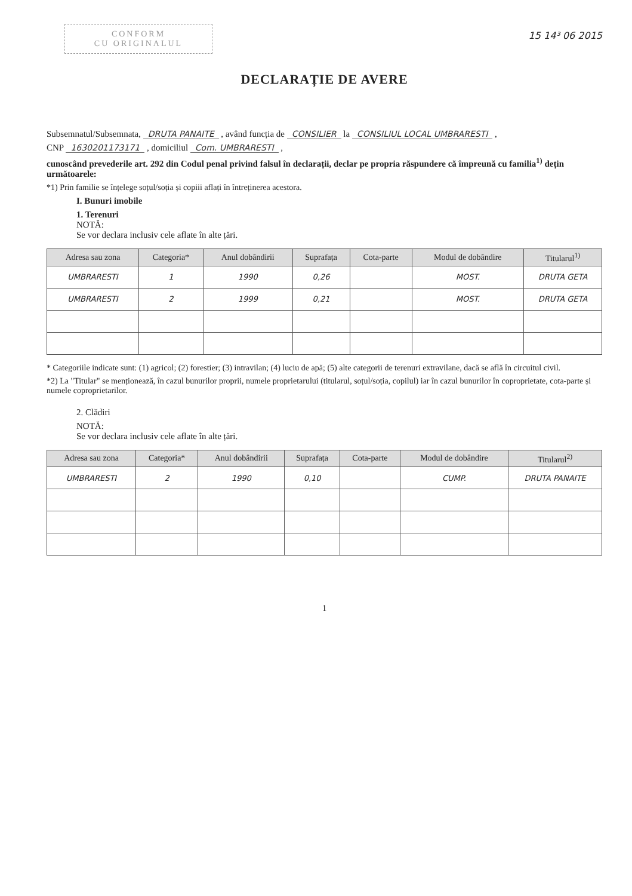CONFORM
CU ORIGINALUL
15 14³ 06 2015
DECLARAȚIE DE AVERE
Subsemnatul/Subsemnata, DRUTA PANAITE , având funcția de CONSILIER la CONSILIUL LOCAL UMBRARESTI ,
CNP 1630201173171 , domiciliul Com. UMBRARESTI ,
cunoscând prevederile art. 292 din Codul penal privind falsul în declarații, declar pe propria răspundere că împreună cu familia<sup>1)</sup> dețin următoarele:
*1) Prin familie se înțelege soțul/soția și copiii aflați în întreținerea acestora.
I. Bunuri imobile
1. Terenuri
NOTĂ:
Se vor declara inclusiv cele aflate în alte țări.
| Adresa sau zona | Categoria* | Anul dobândirii | Suprafața | Cota-parte | Modul de dobândire | Titularul<sup>1)</sup> |
| --- | --- | --- | --- | --- | --- | --- |
| UMBRARESTI | 1 | 1990 | 0,26 | | MOST. | DRUTA GETA |
| UMBRARESTI | 2 | 1999 | 0,21 | | MOST. | DRUTA GETA |
* Categoriile indicate sunt: (1) agricol; (2) forestier; (3) intravilan; (4) luciu de apă; (5) alte categorii de terenuri extravilane, dacă se află în circuitul civil.
*2) La "Titular" se menționează, în cazul bunurilor proprii, numele proprietarului (titularul, soțul/soția, copilul) iar în cazul bunurilor în coproprietate, cota-parte și numele coproprietarilor.
2. Clădiri
NOTĂ:
Se vor declara inclusiv cele aflate în alte țări.
| Adresa sau zona | Categoria* | Anul dobândirii | Suprafața | Cota-parte | Modul de dobândire | Titularul<sup>2)</sup> |
| --- | --- | --- | --- | --- | --- | --- |
| UMBRARESTI | 2 | 1990 | 0,10 | | CUMP. | DRUTA PANAITE |
1